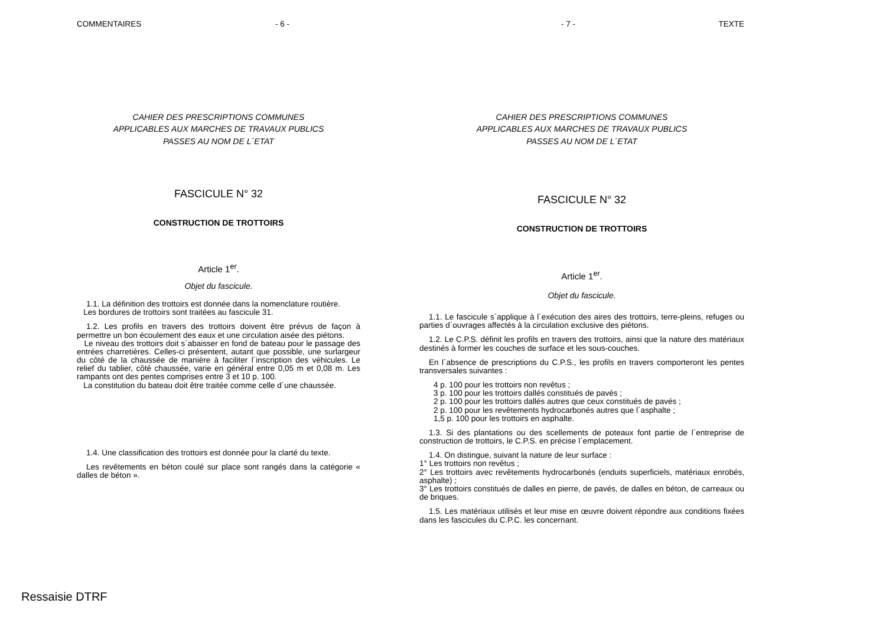COMMENTAIRES - 6 -
CAHIER DES PRESCRIPTIONS COMMUNES
APPLICABLES AUX MARCHES DE TRAVAUX PUBLICS
PASSES AU NOM DE L´ETAT
FASCICULE N° 32
CONSTRUCTION DE TROTTOIRS
Article 1<sup>er</sup>.
Objet du fascicule.
1.1. La définition des trottoirs est donnée dans la nomenclature routière.
Les bordures de trottoirs sont traitées au fascicule 31.
1.2. Les profils en travers des trottoirs doivent être prévus de façon à permettre un bon écoulement des eaux et une circulation aisée des piétons.
Le niveau des trottoirs doit s´abaisser en fond de bateau pour le passage des entrées charretières. Celles-ci présentent, autant que possible, une surlargeur du côté de la chaussée de manière à faciliter l´inscription des véhicules. Le relief du tablier, côté chaussée, varie en général entre 0,05 m et 0,08 m. Les rampants ont des pentes comprises entre 3 et 10 p. 100.
La constitution du bateau doit être traitée comme celle d´une chaussée.
1.4. Une classification des trottoirs est donnée pour la clarté du texte.
Les revêtements en béton coulé sur place sont rangés dans la catégorie « dalles de béton ».
- 7 - TEXTE
CAHIER DES PRESCRIPTIONS COMMUNES
APPLICABLES AUX MARCHES DE TRAVAUX PUBLICS
PASSES AU NOM DE L´ETAT
FASCICULE N° 32
CONSTRUCTION DE TROTTOIRS
Article 1<sup>er</sup>.
Objet du fascicule.
1.1. Le fascicule s´applique à l´exécution des aires des trottoirs, terre-pleins, refuges ou parties d´ouvrages affectés à la circulation exclusive des piétons.
1.2. Le C.P.S. définit les profils en travers des trottoirs, ainsi que la nature des matériaux destinés à former les couches de surface et les sous-couches.
En l´absence de prescriptions du C.P.S., les profils en travers comporteront les pentes transversales suivantes :
4 p. 100 pour les trottoirs non revêtus ;
3 p. 100 pour les trottoirs dallés constitués de pavés ;
2 p. 100 pour les trottoirs dallés autres que ceux constitués de pavés ;
2 p. 100 pour les revêtements hydrocarbonés autres que l´asphalte ;
1,5 p. 100 pour les trottoirs en asphalte.
1.3. Si des plantations ou des scellements de poteaux font partie de l´entreprise de construction de trottoirs, le C.P.S. en précise l´emplacement.
1.4. On distingue, suivant la nature de leur surface :
1° Les trottoirs non revêtus ;
2° Les trottoirs avec revêtements hydrocarbonés (enduits superficiels, matériaux enrobés, asphalte) ;
3° Les trottoirs constitués de dalles en pierre, de pavés, de dalles en béton, de carreaux ou de briques.
1.5. Les matériaux utilisés et leur mise en œuvre doivent répondre aux conditions fixées dans les fascicules du C.P.C. les concernant.
Ressaisie DTRF